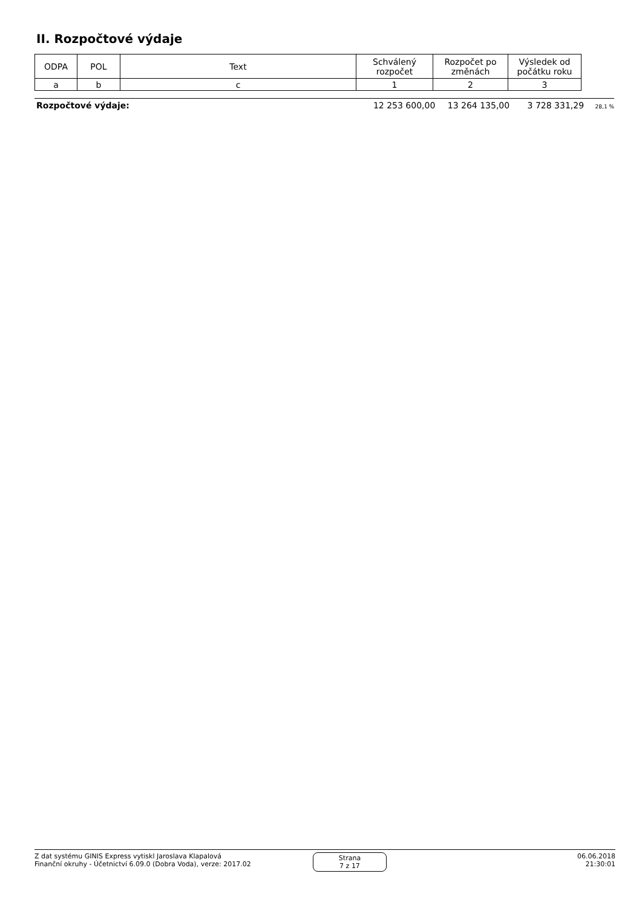II. Rozpočtové výdaje
| ODPA | POL | Text | Schválený rozpočet | Rozpočet po změnách | Výsledek od počátku roku |
| a | b | c | 1 | 2 | 3 |
Rozpočtové výdaje: 12 253 600,00 13 264 135,00 3 728 331,29 28,1 %
Z dat systému GINIS Express vytiskl Jaroslava Klapalová
Finanční okruhy - Účetnictví 6.09.0 (Dobra Voda), verze: 2017.02
Strana
7 z 17
06.06.2018
21:30:01